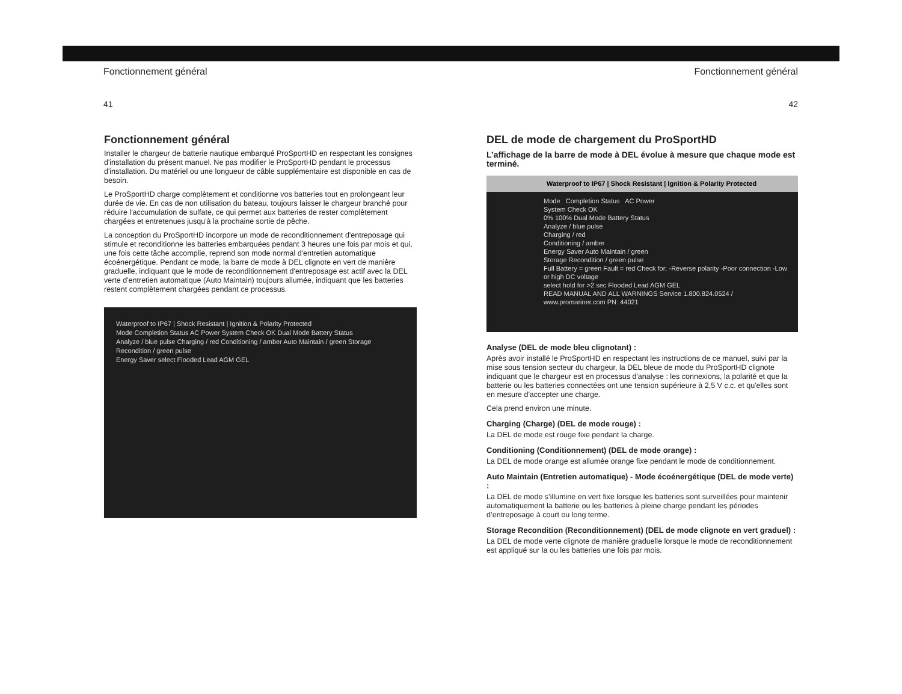Fonctionnement général Fonctionnement général
41 42
Fonctionnement général
Installer le chargeur de batterie nautique embarqué ProSportHD en respectant les consignes d'installation du présent manuel. Ne pas modifier le ProSportHD pendant le processus d'installation. Du matériel ou une longueur de câble supplémentaire est disponible en cas de besoin.
Le ProSportHD charge complètement et conditionne vos batteries tout en prolongeant leur durée de vie. En cas de non utilisation du bateau, toujours laisser le chargeur branché pour réduire l'accumulation de sulfate, ce qui permet aux batteries de rester complètement chargées et entretenues jusqu'à la prochaine sortie de pêche.
La conception du ProSportHD incorpore un mode de reconditionnement d'entreposage qui stimule et reconditionne les batteries embarquées pendant 3 heures une fois par mois et qui, une fois cette tâche accomplie, reprend son mode normal d'entretien automatique écoénergétique. Pendant ce mode, la barre de mode à DEL clignote en vert de manière graduelle, indiquant que le mode de reconditionnement d'entreposage est actif avec la DEL verte d'entretien automatique (Auto Maintain) toujours allumée, indiquant que les batteries restent complètement chargées pendant ce processus.
Waterproof to IP67 | Shock Resistant | Ignition & Polarity Protected
Mode Completion Status AC Power System Check OK Dual Mode Battery Status
Analyze / blue pulse Charging / red Conditioning / amber Auto Maintain / green Storage Recondition / green pulse
Energy Saver select Flooded Lead AGM GEL
DEL de mode de chargement du ProSportHD
L’affichage de la barre de mode à DEL évolue à mesure que chaque mode est terminé.
Waterproof to IP67 | Shock Resistant | Ignition & Polarity Protected
Mode Completion Status AC Power
System Check OK
0% 100% Dual Mode Battery Status
Analyze / blue pulse
Charging / red
Conditioning / amber
Energy Saver Auto Maintain / green
Storage Recondition / green pulse
Full Battery = green Fault = red Check for: -Reverse polarity -Poor connection -Low or high DC voltage
select hold for >2 sec Flooded Lead AGM GEL
READ MANUAL AND ALL WARNINGS Service 1.800.824.0524 / www.promariner.com PN: 44021
Analyse (DEL de mode bleu clignotant) :
Après avoir installé le ProSportHD en respectant les instructions de ce manuel, suivi par la mise sous tension secteur du chargeur, la DEL bleue de mode du ProSportHD clignote indiquant que le chargeur est en processus d'analyse : les connexions, la polarité et que la batterie ou les batteries connectées ont une tension supérieure à 2,5 V c.c. et qu'elles sont en mesure d'accepter une charge.
Cela prend environ une minute.
Charging (Charge) (DEL de mode rouge) :
La DEL de mode est rouge fixe pendant la charge.
Conditioning (Conditionnement) (DEL de mode orange) :
La DEL de mode orange est allumée orange fixe pendant le mode de conditionnement.
Auto Maintain (Entretien automatique) - Mode écoénergétique (DEL de mode verte) :
La DEL de mode s’illumine en vert fixe lorsque les batteries sont surveillées pour maintenir automatiquement la batterie ou les batteries à pleine charge pendant les périodes d’entreposage à court ou long terme.
Storage Recondition (Reconditionnement) (DEL de mode clignote en vert graduel) :
La DEL de mode verte clignote de manière graduelle lorsque le mode de reconditionnement est appliqué sur la ou les batteries une fois par mois.